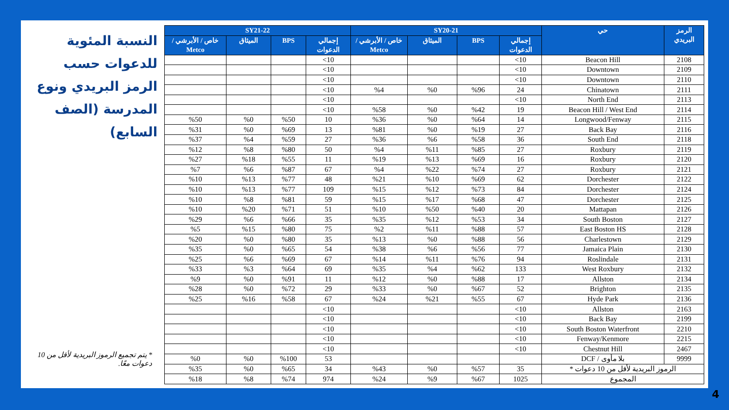| الرمز البريدي | حي | SY20-21 | | | | SY21-22 | | | |
| --- | --- | --- | --- | --- | --- | --- | --- | --- | --- |
| | | إجمالي الدعوات | BPS | الميثاق | خاص / الأبرشي / Metco | إجمالي الدعوات | BPS | الميثاق | خاص / الأبرشي / Metco |
| 2108 | Beacon Hill | 10> | | | | 10> | | | |
| 2109 | Downtown | 10> | | | | 10> | | | |
| 2110 | Downtown | 10> | | | | 10> | | | |
| 2111 | Chinatown | 24 | %96 | %0 | %4 | 10> | | | |
| 2113 | North End | 10> | | | | 10> | | | |
| 2114 | Beacon Hill / West End | 19 | %42 | %0 | %58 | 10> | | | |
| 2115 | Longwood/Fenway | 14 | %64 | %0 | %36 | 10 | %50 | %0 | %50 |
| 2116 | Back Bay | 27 | %19 | %0 | %81 | 13 | %69 | %0 | %31 |
| 2118 | South End | 36 | %58 | %6 | %36 | 27 | %59 | %4 | %37 |
| 2119 | Roxbury | 27 | %85 | %11 | %4 | 50 | %80 | %8 | %12 |
| 2120 | Roxbury | 16 | %69 | %13 | %19 | 11 | %55 | %18 | %27 |
| 2121 | Roxbury | 27 | %74 | %22 | %4 | 67 | %87 | %6 | %7 |
| 2122 | Dorchester | 62 | %69 | %10 | %21 | 48 | %77 | %13 | %10 |
| 2124 | Dorchester | 84 | %73 | %12 | %15 | 109 | %77 | %13 | %10 |
| 2125 | Dorchester | 47 | %68 | %17 | %15 | 59 | %81 | %8 | %10 |
| 2126 | Mattapan | 20 | %40 | %50 | %10 | 51 | %71 | %20 | %10 |
| 2127 | South Boston | 34 | %53 | %12 | %35 | 35 | %66 | %6 | %29 |
| 2128 | East Boston HS | 57 | %88 | %11 | %2 | 75 | %80 | %15 | %5 |
| 2129 | Charlestown | 56 | %88 | %0 | %13 | 35 | %80 | %0 | %20 |
| 2130 | Jamaica Plain | 77 | %56 | %6 | %38 | 54 | %65 | %0 | %35 |
| 2131 | Roslindale | 94 | %76 | %11 | %14 | 67 | %69 | %6 | %25 |
| 2132 | West Roxbury | 133 | %62 | %4 | %35 | 69 | %64 | %3 | %33 |
| 2134 | Allston | 17 | %88 | %0 | %12 | 11 | %91 | %0 | %9 |
| 2135 | Brighton | 52 | %67 | %0 | %33 | 29 | %72 | %0 | %28 |
| 2136 | Hyde Park | 67 | %55 | %21 | %24 | 67 | %58 | %16 | %25 |
| 2163 | Allston | 10> | | | | 10> | | | |
| 2199 | Back Bay | 10> | | | | 10> | | | |
| 2210 | South Boston Waterfront | 10> | | | | 10> | | | |
| 2215 | Fenway/Kenmore | 10> | | | | 10> | | | |
| 2467 | Chestnut Hill | 10> | | | | 10> | | | |
| 9999 | بلا مأوى / DCF | | | | | 53 | %100 | %0 | %0 |
| الرموز البريدية لأقل من 10 دعوات * | | 35 | %57 | %0 | %43 | 34 | %65 | %0 | %35 |
| المجموع | | 1025 | %67 | %9 | %24 | 974 | %74 | %8 | %18 |
النسبة المئوية للدعوات حسب الرمز البريدي ونوع المدرسة (الصف السابع)
* يتم تجميع الرموز البريدية لأقل من 10 دعوات معًا.
4